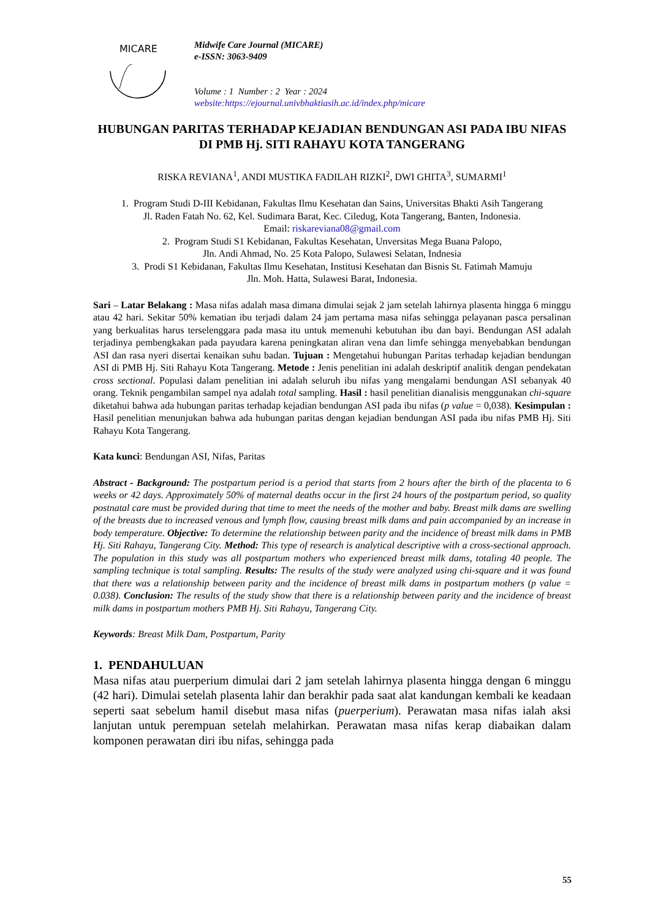MICARE
Midwife Care Journal (MICARE)
e-ISSN: 3063-9409
Volume : 1 Number : 2 Year : 2024
website:https://ejournal.univbhaktiasih.ac.id/index.php/micare
HUBUNGAN PARITAS TERHADAP KEJADIAN BENDUNGAN ASI PADA IBU NIFAS DI PMB Hj. SITI RAHAYU KOTA TANGERANG
RISKA REVIANA<sup>1</sup>, ANDI MUSTIKA FADILAH RIZKI<sup>2</sup>, DWI GHITA<sup>3</sup>, SUMARMI<sup>1</sup>
1. Program Studi D-III Kebidanan, Fakultas Ilmu Kesehatan dan Sains, Universitas Bhakti Asih Tangerang
Jl. Raden Fatah No. 62, Kel. Sudimara Barat, Kec. Ciledug, Kota Tangerang, Banten, Indonesia.
Email: riskareviana08@gmail.com
2. Program Studi S1 Kebidanan, Fakultas Kesehatan, Unversitas Mega Buana Palopo,
Jln. Andi Ahmad, No. 25 Kota Palopo, Sulawesi Selatan, Indnesia
3. Prodi S1 Kebidanan, Fakultas Ilmu Kesehatan, Institusi Kesehatan dan Bisnis St. Fatimah Mamuju
Jln. Moh. Hatta, Sulawesi Barat, Indonesia.
Sari – Latar Belakang : Masa nifas adalah masa dimana dimulai sejak 2 jam setelah lahirnya plasenta hingga 6 minggu atau 42 hari. Sekitar 50% kematian ibu terjadi dalam 24 jam pertama masa nifas sehingga pelayanan pasca persalinan yang berkualitas harus terselenggara pada masa itu untuk memenuhi kebutuhan ibu dan bayi. Bendungan ASI adalah terjadinya pembengkakan pada payudara karena peningkatan aliran vena dan limfe sehingga menyebabkan bendungan ASI dan rasa nyeri disertai kenaikan suhu badan. Tujuan : Mengetahui hubungan Paritas terhadap kejadian bendungan ASI di PMB Hj. Siti Rahayu Kota Tangerang. Metode : Jenis penelitian ini adalah deskriptif analitik dengan pendekatan cross sectional. Populasi dalam penelitian ini adalah seluruh ibu nifas yang mengalami bendungan ASI sebanyak 40 orang. Teknik pengambilan sampel nya adalah total sampling. Hasil : hasil penelitian dianalisis menggunakan chi-square diketahui bahwa ada hubungan paritas terhadap kejadian bendungan ASI pada ibu nifas (p value = 0,038). Kesimpulan : Hasil penelitian menunjukan bahwa ada hubungan paritas dengan kejadian bendungan ASI pada ibu nifas PMB Hj. Siti Rahayu Kota Tangerang.
Kata kunci: Bendungan ASI, Nifas, Paritas
Abstract - Background: The postpartum period is a period that starts from 2 hours after the birth of the placenta to 6 weeks or 42 days. Approximately 50% of maternal deaths occur in the first 24 hours of the postpartum period, so quality postnatal care must be provided during that time to meet the needs of the mother and baby. Breast milk dams are swelling of the breasts due to increased venous and lymph flow, causing breast milk dams and pain accompanied by an increase in body temperature. Objective: To determine the relationship between parity and the incidence of breast milk dams in PMB Hj. Siti Rahayu, Tangerang City. Method: This type of research is analytical descriptive with a cross-sectional approach. The population in this study was all postpartum mothers who experienced breast milk dams, totaling 40 people. The sampling technique is total sampling. Results: The results of the study were analyzed using chi-square and it was found that there was a relationship between parity and the incidence of breast milk dams in postpartum mothers (p value = 0.038). Conclusion: The results of the study show that there is a relationship between parity and the incidence of breast milk dams in postpartum mothers PMB Hj. Siti Rahayu, Tangerang City.
Keywords: Breast Milk Dam, Postpartum, Parity
1. PENDAHULUAN
Masa nifas atau puerperium dimulai dari 2 jam setelah lahirnya plasenta hingga dengan 6 minggu (42 hari). Dimulai setelah plasenta lahir dan berakhir pada saat alat kandungan kembali ke keadaan seperti saat sebelum hamil disebut masa nifas (puerperium). Perawatan masa nifas ialah aksi lanjutan untuk perempuan setelah melahirkan. Perawatan masa nifas kerap diabaikan dalam komponen perawatan diri ibu nifas, sehingga pada
55